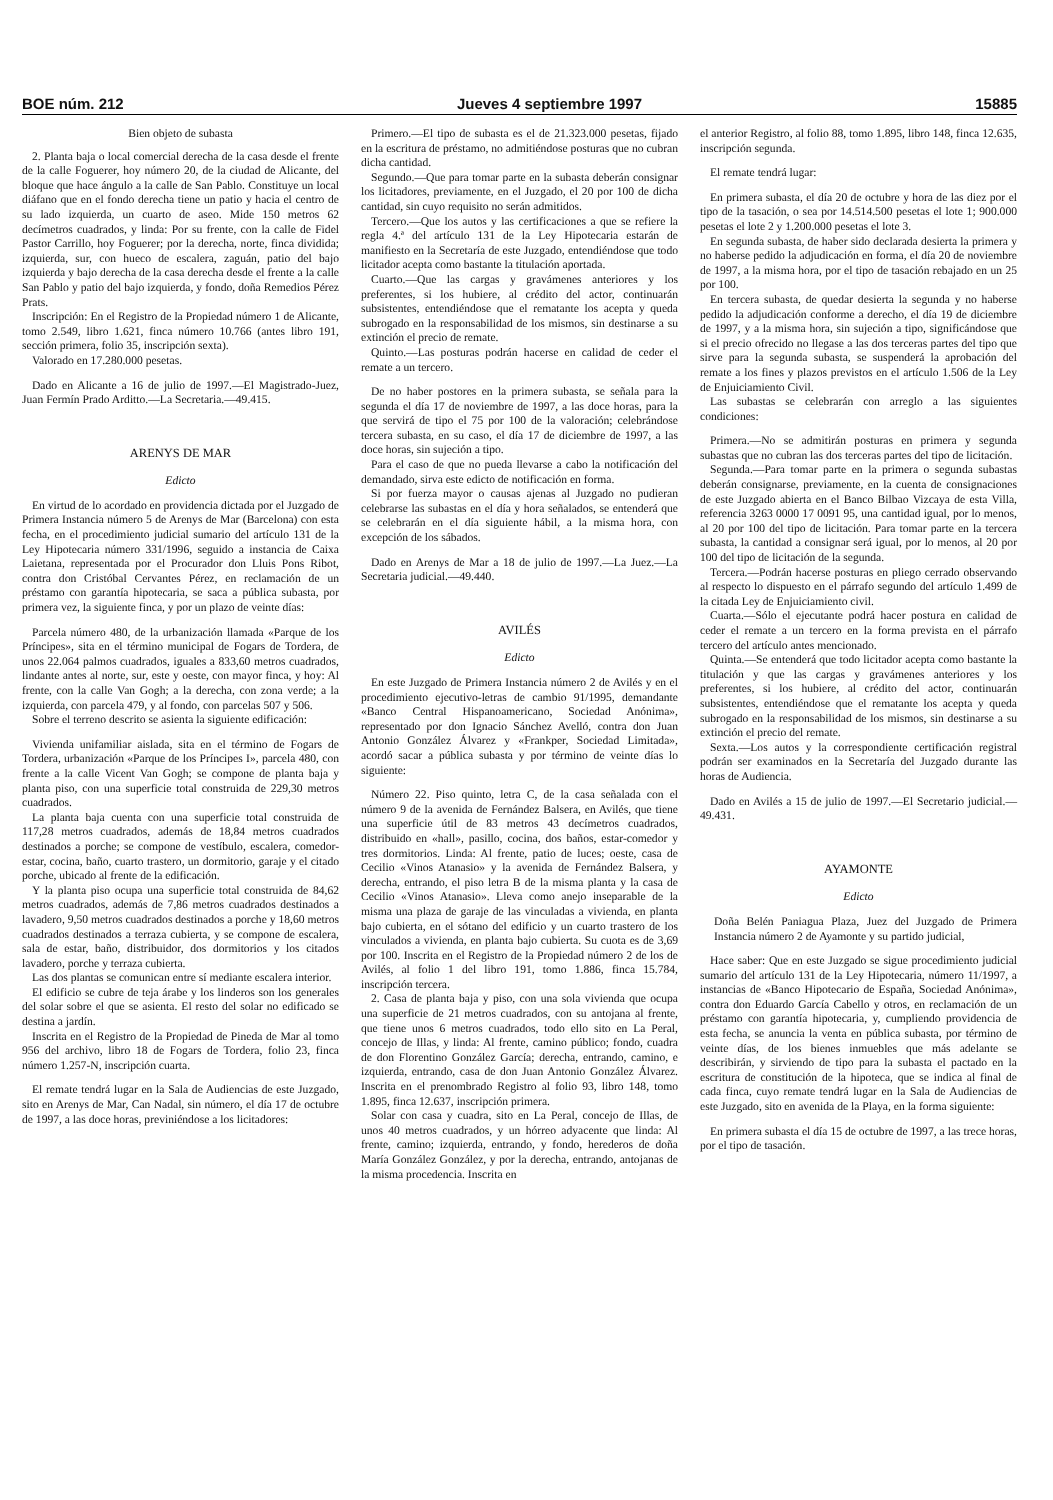BOE núm. 212 Jueves 4 septiembre 1997 15885
Bien objeto de subasta
2. Planta baja o local comercial derecha de la casa desde el frente de la calle Foguerer, hoy número 20, de la ciudad de Alicante, del bloque que hace ángulo a la calle de San Pablo. Constituye un local diáfano que en el fondo derecha tiene un patio y hacia el centro de su lado izquierda, un cuarto de aseo. Mide 150 metros 62 decímetros cuadrados, y linda: Por su frente, con la calle de Fidel Pastor Carrillo, hoy Foguerer; por la derecha, norte, finca dividida; izquierda, sur, con hueco de escalera, zaguán, patio del bajo izquierda y bajo derecha de la casa derecha desde el frente a la calle San Pablo y patio del bajo izquierda, y fondo, doña Remedios Pérez Prats.
Inscripción: En el Registro de la Propiedad número 1 de Alicante, tomo 2.549, libro 1.621, finca número 10.766 (antes libro 191, sección primera, folio 35, inscripción sexta).
Valorado en 17.280.000 pesetas.
Dado en Alicante a 16 de julio de 1997.—El Magistrado-Juez, Juan Fermín Prado Arditto.—La Secretaria.—49.415.
ARENYS DE MAR
Edicto
En virtud de lo acordado en providencia dictada por el Juzgado de Primera Instancia número 5 de Arenys de Mar (Barcelona) con esta fecha, en el procedimiento judicial sumario del artículo 131 de la Ley Hipotecaria número 331/1996, seguido a instancia de Caixa Laietana, representada por el Procurador don Lluis Pons Ribot, contra don Cristóbal Cervantes Pérez, en reclamación de un préstamo con garantía hipotecaria, se saca a pública subasta, por primera vez, la siguiente finca, y por un plazo de veinte días:
Parcela número 480, de la urbanización llamada «Parque de los Príncipes», sita en el término municipal de Fogars de Tordera, de unos 22.064 palmos cuadrados, iguales a 833,60 metros cuadrados, lindante antes al norte, sur, este y oeste, con mayor finca, y hoy: Al frente, con la calle Van Gogh; a la derecha, con zona verde; a la izquierda, con parcela 479, y al fondo, con parcelas 507 y 506.
Sobre el terreno descrito se asienta la siguiente edificación:
Vivienda unifamiliar aislada, sita en el término de Fogars de Tordera, urbanización «Parque de los Príncipes I», parcela 480, con frente a la calle Vicent Van Gogh; se compone de planta baja y planta piso, con una superficie total construida de 229,30 metros cuadrados.
La planta baja cuenta con una superficie total construida de 117,28 metros cuadrados, además de 18,84 metros cuadrados destinados a porche; se compone de vestíbulo, escalera, comedor-estar, cocina, baño, cuarto trastero, un dormitorio, garaje y el citado porche, ubicado al frente de la edificación.
Y la planta piso ocupa una superficie total construida de 84,62 metros cuadrados, además de 7,86 metros cuadrados destinados a lavadero, 9,50 metros cuadrados destinados a porche y 18,60 metros cuadrados destinados a terraza cubierta, y se compone de escalera, sala de estar, baño, distribuidor, dos dormitorios y los citados lavadero, porche y terraza cubierta.
Las dos plantas se comunican entre sí mediante escalera interior.
El edificio se cubre de teja árabe y los linderos son los generales del solar sobre el que se asienta. El resto del solar no edificado se destina a jardín.
Inscrita en el Registro de la Propiedad de Pineda de Mar al tomo 956 del archivo, libro 18 de Fogars de Tordera, folio 23, finca número 1.257-N, inscripción cuarta.
El remate tendrá lugar en la Sala de Audiencias de este Juzgado, sito en Arenys de Mar, Can Nadal, sin número, el día 17 de octubre de 1997, a las doce horas, previniéndose a los licitadores:
Primero.—El tipo de subasta es el de 21.323.000 pesetas, fijado en la escritura de préstamo, no admitiéndose posturas que no cubran dicha cantidad.
Segundo.—Que para tomar parte en la subasta deberán consignar los licitadores, previamente, en el Juzgado, el 20 por 100 de dicha cantidad, sin cuyo requisito no serán admitidos.
Tercero.—Que los autos y las certificaciones a que se refiere la regla 4.ª del artículo 131 de la Ley Hipotecaria estarán de manifiesto en la Secretaría de este Juzgado, entendiéndose que todo licitador acepta como bastante la titulación aportada.
Cuarto.—Que las cargas y gravámenes anteriores y los preferentes, si los hubiere, al crédito del actor, continuarán subsistentes, entendiéndose que el rematante los acepta y queda subrogado en la responsabilidad de los mismos, sin destinarse a su extinción el precio de remate.
Quinto.—Las posturas podrán hacerse en calidad de ceder el remate a un tercero.
De no haber postores en la primera subasta, se señala para la segunda el día 17 de noviembre de 1997, a las doce horas, para la que servirá de tipo el 75 por 100 de la valoración; celebrándose tercera subasta, en su caso, el día 17 de diciembre de 1997, a las doce horas, sin sujeción a tipo.
Para el caso de que no pueda llevarse a cabo la notificación del demandado, sirva este edicto de notificación en forma.
Si por fuerza mayor o causas ajenas al Juzgado no pudieran celebrarse las subastas en el día y hora señalados, se entenderá que se celebrarán en el día siguiente hábil, a la misma hora, con excepción de los sábados.
Dado en Arenys de Mar a 18 de julio de 1997.—La Juez.—La Secretaria judicial.—49.440.
AVILÉS
Edicto
En este Juzgado de Primera Instancia número 2 de Avilés y en el procedimiento ejecutivo-letras de cambio 91/1995, demandante «Banco Central Hispanoamericano, Sociedad Anónima», representado por don Ignacio Sánchez Avelló, contra don Juan Antonio González Álvarez y «Frankper, Sociedad Limitada», acordó sacar a pública subasta y por término de veinte días lo siguiente:
Número 22. Piso quinto, letra C, de la casa señalada con el número 9 de la avenida de Fernández Balsera, en Avilés, que tiene una superficie útil de 83 metros 43 decímetros cuadrados, distribuido en «hall», pasillo, cocina, dos baños, estar-comedor y tres dormitorios. Linda: Al frente, patio de luces; oeste, casa de Cecilio «Vinos Atanasio» y la avenida de Fernández Balsera, y derecha, entrando, el piso letra B de la misma planta y la casa de Cecilio «Vinos Atanasio». Lleva como anejo inseparable de la misma una plaza de garaje de las vinculadas a vivienda, en planta bajo cubierta, en el sótano del edificio y un cuarto trastero de los vinculados a vivienda, en planta bajo cubierta. Su cuota es de 3,69 por 100. Inscrita en el Registro de la Propiedad número 2 de los de Avilés, al folio 1 del libro 191, tomo 1.886, finca 15.784, inscripción tercera.
2. Casa de planta baja y piso, con una sola vivienda que ocupa una superficie de 21 metros cuadrados, con su antojana al frente, que tiene unos 6 metros cuadrados, todo ello sito en La Peral, concejo de Illas, y linda: Al frente, camino público; fondo, cuadra de don Florentino González García; derecha, entrando, camino, e izquierda, entrando, casa de don Juan Antonio González Álvarez. Inscrita en el prenombrado Registro al folio 93, libro 148, tomo 1.895, finca 12.637, inscripción primera.
Solar con casa y cuadra, sito en La Peral, concejo de Illas, de unos 40 metros cuadrados, y un hórreo adyacente que linda: Al frente, camino; izquierda, entrando, y fondo, herederos de doña María González González, y por la derecha, entrando, antojanas de la misma procedencia. Inscrita en
el anterior Registro, al folio 88, tomo 1.895, libro 148, finca 12.635, inscripción segunda.
El remate tendrá lugar:
En primera subasta, el día 20 de octubre y hora de las diez por el tipo de la tasación, o sea por 14.514.500 pesetas el lote 1; 900.000 pesetas el lote 2 y 1.200.000 pesetas el lote 3.
En segunda subasta, de haber sido declarada desierta la primera y no haberse pedido la adjudicación en forma, el día 20 de noviembre de 1997, a la misma hora, por el tipo de tasación rebajado en un 25 por 100.
En tercera subasta, de quedar desierta la segunda y no haberse pedido la adjudicación conforme a derecho, el día 19 de diciembre de 1997, y a la misma hora, sin sujeción a tipo, significándose que si el precio ofrecido no llegase a las dos terceras partes del tipo que sirve para la segunda subasta, se suspenderá la aprobación del remate a los fines y plazos previstos en el artículo 1.506 de la Ley de Enjuiciamiento Civil.
Las subastas se celebrarán con arreglo a las siguientes condiciones:
Primera.—No se admitirán posturas en primera y segunda subastas que no cubran las dos terceras partes del tipo de licitación.
Segunda.—Para tomar parte en la primera o segunda subastas deberán consignarse, previamente, en la cuenta de consignaciones de este Juzgado abierta en el Banco Bilbao Vizcaya de esta Villa, referencia 3263 0000 17 0091 95, una cantidad igual, por lo menos, al 20 por 100 del tipo de licitación. Para tomar parte en la tercera subasta, la cantidad a consignar será igual, por lo menos, al 20 por 100 del tipo de licitación de la segunda.
Tercera.—Podrán hacerse posturas en pliego cerrado observando al respecto lo dispuesto en el párrafo segundo del artículo 1.499 de la citada Ley de Enjuiciamiento civil.
Cuarta.—Sólo el ejecutante podrá hacer postura en calidad de ceder el remate a un tercero en la forma prevista en el párrafo tercero del artículo antes mencionado.
Quinta.—Se entenderá que todo licitador acepta como bastante la titulación y que las cargas y gravámenes anteriores y los preferentes, si los hubiere, al crédito del actor, continuarán subsistentes, entendiéndose que el rematante los acepta y queda subrogado en la responsabilidad de los mismos, sin destinarse a su extinción el precio del remate.
Sexta.—Los autos y la correspondiente certificación registral podrán ser examinados en la Secretaría del Juzgado durante las horas de Audiencia.
Dado en Avilés a 15 de julio de 1997.—El Secretario judicial.—49.431.
AYAMONTE
Edicto
Doña Belén Paniagua Plaza, Juez del Juzgado de Primera Instancia número 2 de Ayamonte y su partido judicial,
Hace saber: Que en este Juzgado se sigue procedimiento judicial sumario del artículo 131 de la Ley Hipotecaria, número 11/1997, a instancias de «Banco Hipotecario de España, Sociedad Anónima», contra don Eduardo García Cabello y otros, en reclamación de un préstamo con garantía hipotecaria, y, cumpliendo providencia de esta fecha, se anuncia la venta en pública subasta, por término de veinte días, de los bienes inmuebles que más adelante se describirán, y sirviendo de tipo para la subasta el pactado en la escritura de constitución de la hipoteca, que se indica al final de cada finca, cuyo remate tendrá lugar en la Sala de Audiencias de este Juzgado, sito en avenida de la Playa, en la forma siguiente:
En primera subasta el día 15 de octubre de 1997, a las trece horas, por el tipo de tasación.